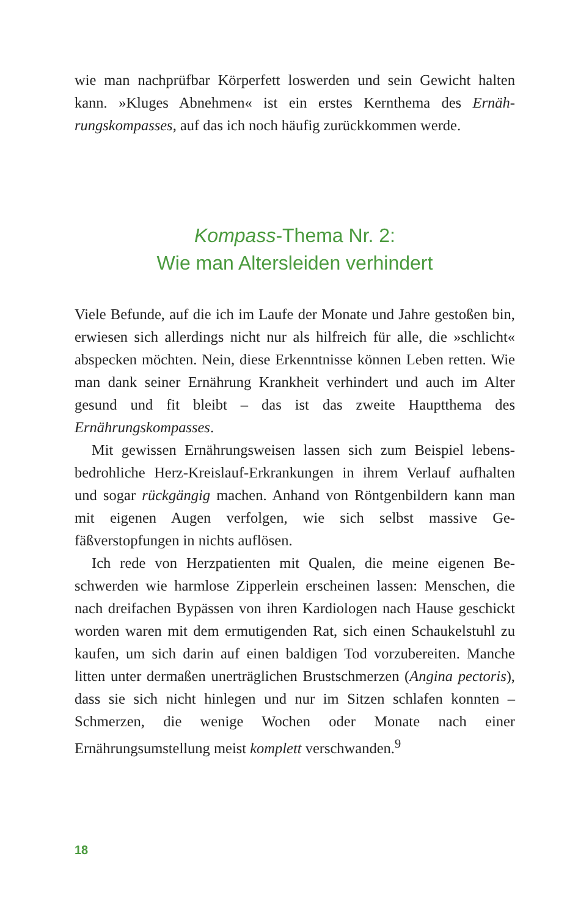wie man nachprüfbar Körperfett loswerden und sein Gewicht hal­ten kann. »Kluges Abnehmen« ist ein erstes Kernthema des Ernäh­rungskompasses, auf das ich noch häufig zurückkommen werde.
Kompass-Thema Nr. 2:
Wie man Altersleiden verhindert
Viele Befunde, auf die ich im Laufe der Monate und Jahre gesto­ßen bin, erwiesen sich allerdings nicht nur als hilfreich für alle, die »schlicht« abspecken möchten. Nein, diese Erkenntnisse können Leben retten. Wie man dank seiner Ernährung Krankheit verhin­dert und auch im Alter gesund und fit bleibt – das ist das zweite Hauptthema des Ernährungskompasses.
Mit gewissen Ernährungsweisen lassen sich zum Beispiel lebens­bedrohliche Herz-Kreislauf-Erkrankungen in ihrem Verlauf auf­halten und sogar rückgängig machen. Anhand von Röntgenbildern kann man mit eigenen Augen verfolgen, wie sich selbst massive Ge­fäßverstopfungen in nichts auflösen.
Ich rede von Herzpatienten mit Qualen, die meine eigenen Be­schwerden wie harmlose Zipperlein erscheinen lassen: Menschen, die nach dreifachen Bypässen von ihren Kardiologen nach Hause ge­schickt worden waren mit dem ermutigenden Rat, sich einen Schau­kelstuhl zu kaufen, um sich darin auf einen baldigen Tod vorzube­reiten. Manche litten unter dermaßen unerträglichen Brustschmer­zen (Angina pectoris), dass sie sich nicht hinlegen und nur im Sitzen schlafen konnten – Schmerzen, die wenige Wochen oder Monate nach einer Ernährungsumstellung meist komplett verschwanden.<sup>9</sup>
18